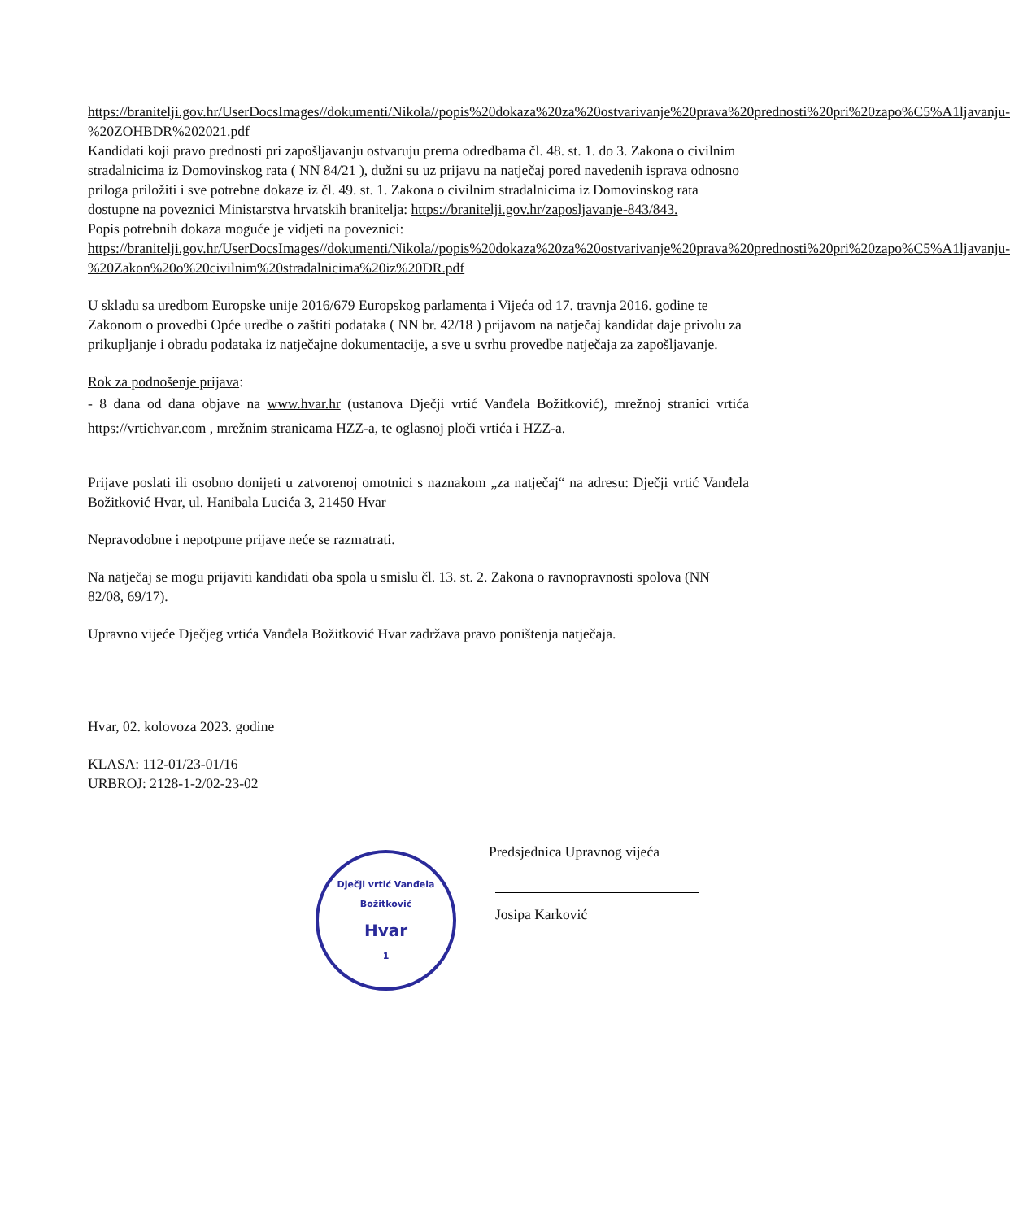https://branitelji.gov.hr/UserDocsImages//dokumenti/Nikola//popis%20dokaza%20za%20ostvarivanje%20prava%20prednosti%20pri%20zapo%C5%A1ljavanju-%20ZOHBDR%202021.pdf
Kandidati koji pravo prednosti pri zapošljavanju ostvaruju prema odredbama čl. 48. st. 1. do 3. Zakona o civilnim stradalnicima iz Domovinskog rata ( NN 84/21 ), dužni su uz prijavu na natječaj pored navedenih isprava odnosno priloga priložiti i sve potrebne dokaze iz čl. 49. st. 1. Zakona o civilnim stradalnicima iz Domovinskog rata dostupne na poveznici Ministarstva hrvatskih branitelja: https://branitelji.gov.hr/zaposljavanje-843/843.
Popis potrebnih dokaza moguće je vidjeti na poveznici:
https://branitelji.gov.hr/UserDocsImages//dokumenti/Nikola//popis%20dokaza%20za%20ostvarivanje%20prava%20prednosti%20pri%20zapo%C5%A1ljavanju-%20Zakon%20o%20civilnim%20stradalnicima%20iz%20DR.pdf
U skladu sa uredbom Europske unije 2016/679 Europskog parlamenta i Vijeća od 17. travnja 2016. godine te Zakonom o provedbi Opće uredbe o zaštiti podataka ( NN br. 42/18 ) prijavom na natječaj kandidat daje privolu za prikupljanje i obradu podataka iz natječajne dokumentacije, a sve u svrhu provedbe natječaja za zapošljavanje.
Rok za podnošenje prijava:
- 8 dana od dana objave na www.hvar.hr (ustanova Dječji vrtić Vanđela Božitković), mrežnoj stranici vrtića https://vrtichvar.com , mrežnim stranicama HZZ-a, te oglasnoj ploči vrtića i HZZ-a.
Prijave poslati ili osobno donijeti u zatvorenoj omotnici s naznakom „za natječaj“ na adresu: Dječji vrtić Vanđela Božitković Hvar, ul. Hanibala Lucića 3, 21450 Hvar
Nepravodobne i nepotpune prijave neće se razmatrati.
Na natječaj se mogu prijaviti kandidati oba spola u smislu čl. 13. st. 2. Zakona o ravnopravnosti spolova (NN 82/08, 69/17).
Upravno vijeće Dječjeg vrtića Vanđela Božitković Hvar zadržava pravo poništenja natječaja.
Hvar, 02. kolovoza 2023. godine
KLASA: 112-01/23-01/16
URBROJ: 2128-1-2/02-23-02
Dječji vrtić Vanđela Božitković
Hvar
1
Predsjednica Upravnog vijeća
Josipa Karković